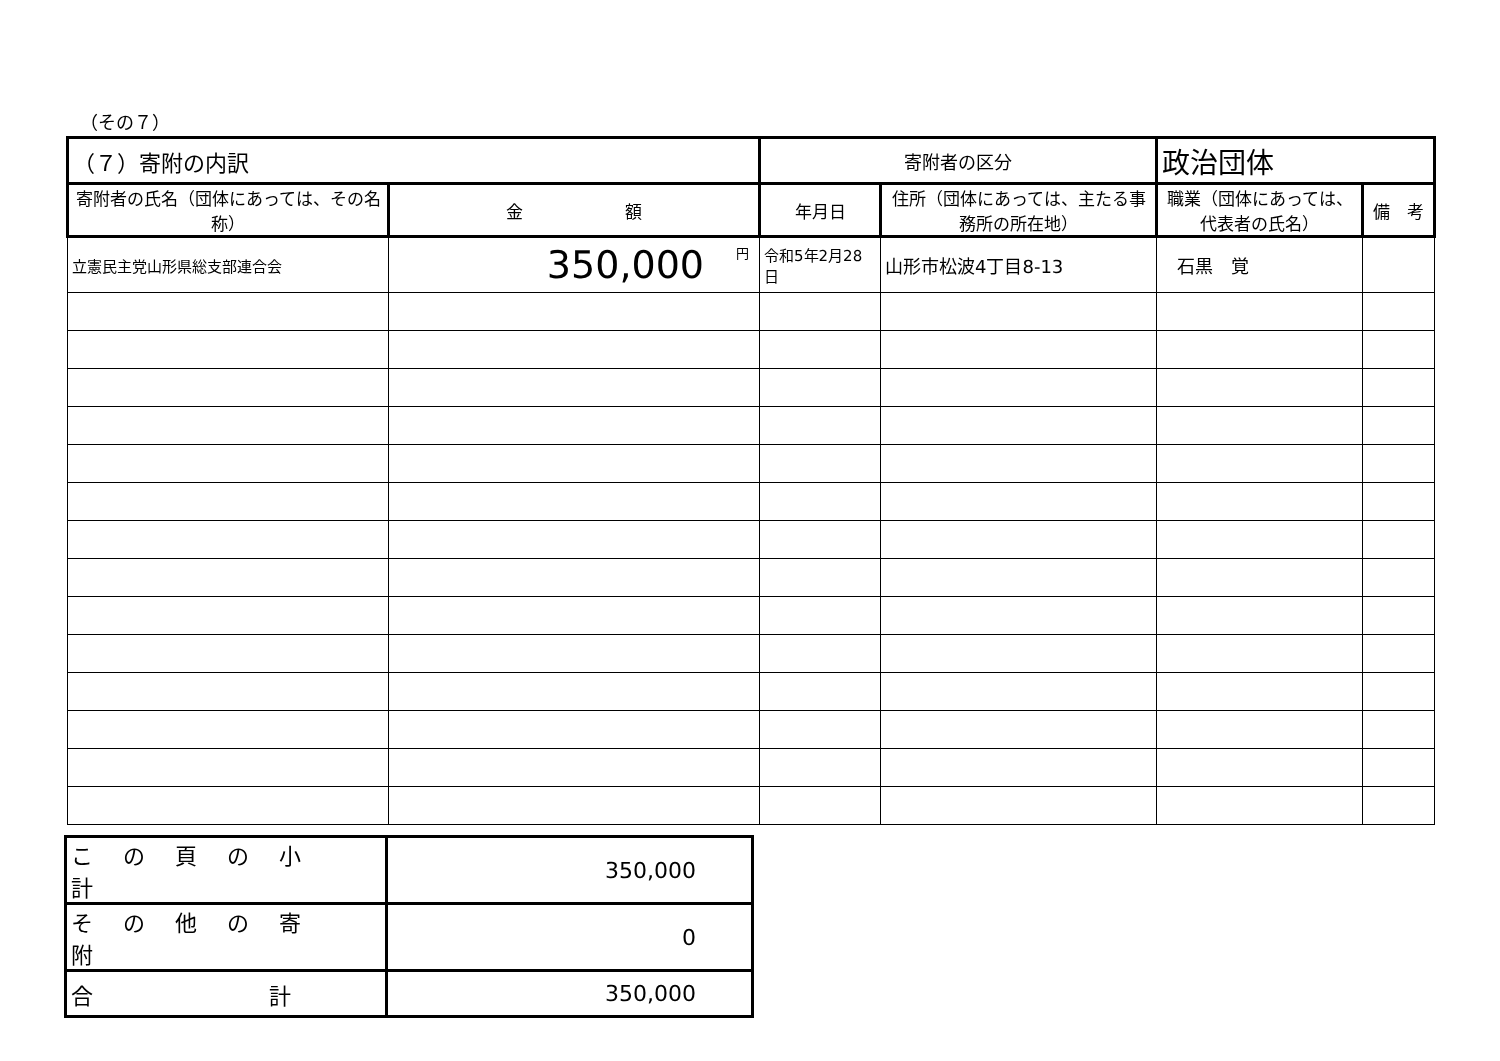（その７）
| （７）寄附の内訳 | | 寄附者の区分 | | 政治団体 | |
| 寄附者の氏名（団体にあっては、その名称） | 金 額 | 年月日 | 住所（団体にあっては、主たる事務所の所在地） | 職業（団体にあっては、代表者の氏名） | 備 考 |
| 立憲民主党山形県総支部連合会 | <sup>円</sup>350,000 | 令和5年2月28日 | 山形市松波4丁目8-13 | 石黒 覚 | |
| この頁の小計 | 350,000 |
| その他の寄附 | 0 |
| 合 計 | 350,000 |